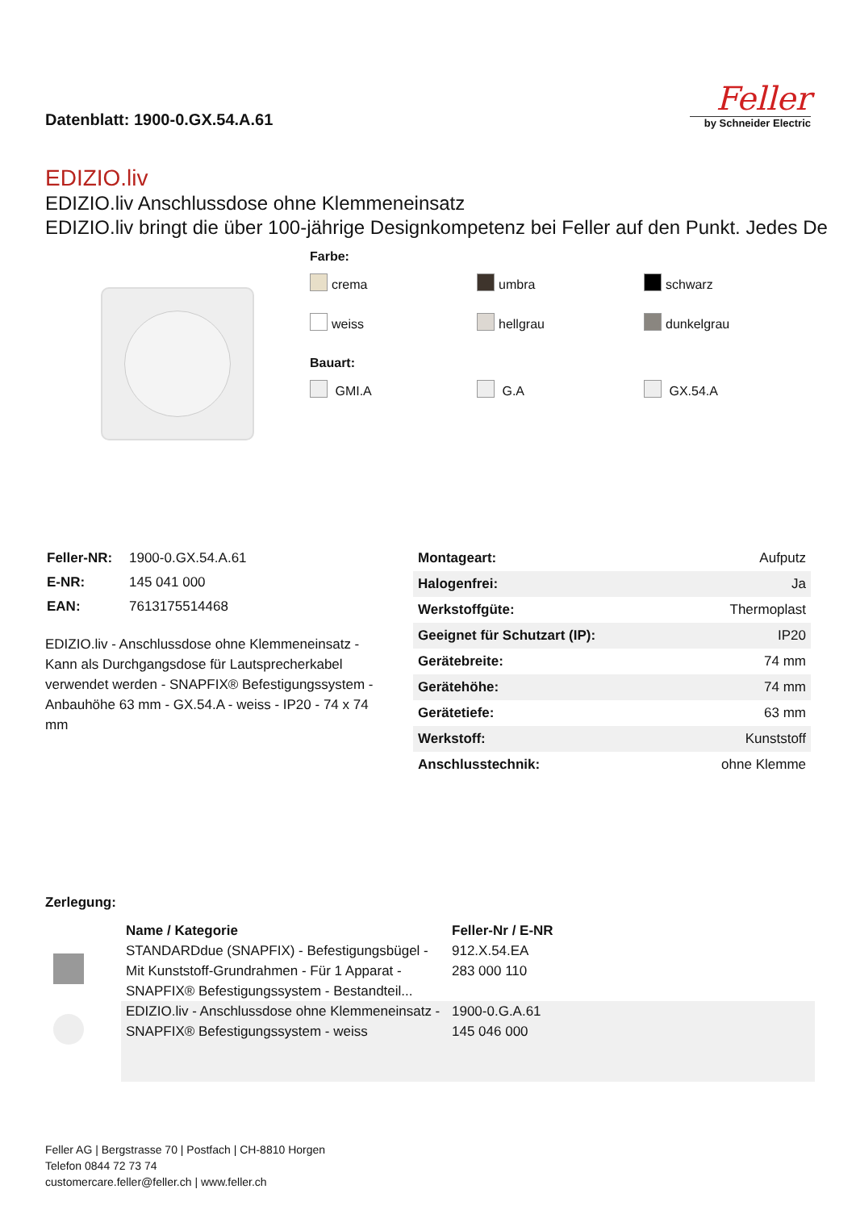Datenblatt: 1900-0.GX.54.A.61
Feller
by Schneider Electric
EDIZIO.liv
EDIZIO.liv Anschlussdose ohne Klemmeneinsatz
EDIZIO.liv bringt die über 100-jährige Designkompetenz bei Feller auf den Punkt. Jedes De
Farbe:
crema
umbra
schwarz
weiss
hellgrau
dunkelgrau
Bauart:
GMI.A
G.A
GX.54.A
| Feller-NR: | 1900-0.GX.54.A.61 |
| E-NR: | 145 041 000 |
| EAN: | 7613175514468 |
EDIZIO.liv - Anschlussdose ohne Klemmeneinsatz - Kann als Durchgangsdose für Lautsprecherkabel verwendet werden - SNAPFIX® Befestigungssystem - Anbauhöhe 63 mm - GX.54.A - weiss - IP20 - 74 x 74 mm
| Montageart: | Aufputz |
| Halogenfrei: | Ja |
| Werkstoffgüte: | Thermoplast |
| Geeignet für Schutzart (IP): | IP20 |
| Gerätebreite: | 74 mm |
| Gerätehöhe: | 74 mm |
| Gerätetiefe: | 63 mm |
| Werkstoff: | Kunststoff |
| Anschlusstechnik: | ohne Klemme |
Zerlegung:
| | Name / Kategorie | Feller-Nr / E-NR |
| --- | --- | --- |
| | STANDARDdue (SNAPFIX) - Befestigungsbügel - Mit Kunststoff-Grundrahmen - Für 1 Apparat - SNAPFIX® Befestigungssystem - Bestandteil... | 912.X.54.EA 283 000 110 |
| | EDIZIO.liv - Anschlussdose ohne Klemmeneinsatz - SNAPFIX® Befestigungssystem - weiss | 1900-0.G.A.61 145 046 000 |
Feller AG | Bergstrasse 70 | Postfach | CH-8810 Horgen
Telefon 0844 72 73 74
customercare.feller@feller.ch | www.feller.ch